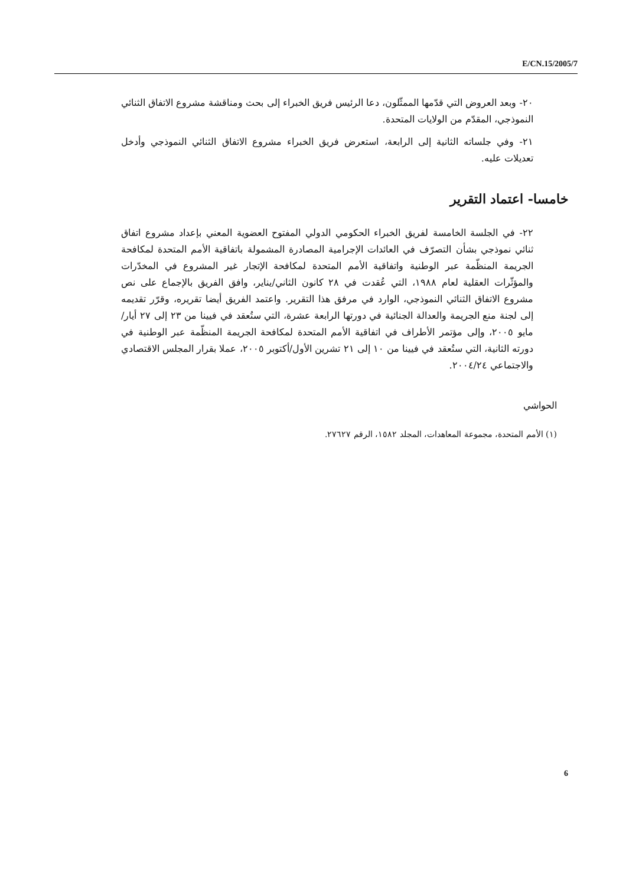E/CN.15/2005/7
٢٠- وبعد العروض التي قدّمها الممثّلون، دعا الرئيس فريق الخبراء إلى بحث ومناقشة مشروع الاتفاق الثنائي النموذجي، المقدّم من الولايات المتحدة.
٢١- وفي جلساته الثانية إلى الرابعة، استعرض فريق الخبراء مشروع الاتفاق الثنائي النموذجي وأدخل تعديلات عليه.
خامسا- اعتماد التقرير
٢٢- في الجلسة الخامسة لفريق الخبراء الحكومي الدولي المفتوح العضوية المعني بإعداد مشروع اتفاق ثنائي نموذجي بشأن التصرّف في العائدات الإجرامية المصادرة المشمولة باتفاقية الأمم المتحدة لمكافحة الجريمة المنظّمة عبر الوطنية واتفاقية الأمم المتحدة لمكافحة الإتجار غير المشروع في المخدّرات والمؤثّرات العقلية لعام ١٩٨٨، التي عُقدت في ٢٨ كانون الثاني/يناير، وافق الفريق بالإجماع على نص مشروع الاتفاق الثنائي النموذجي، الوارد في مرفق هذا التقرير. واعتمد الفريق أيضا تقريره، وقرّر تقديمه إلى لجنة منع الجريمة والعدالة الجنائية في دورتها الرابعة عشرة، التي ستُعقد في فيينا من ٢٣ إلى ٢٧ أيار/مايو ٢٠٠٥، وإلى مؤتمر الأطراف في اتفاقية الأمم المتحدة لمكافحة الجريمة المنظّمة عبر الوطنية في دورته الثانية، التي ستُعقد في فيينا من ١٠ إلى ٢١ تشرين الأول/أكتوبر ٢٠٠٥، عملا بقرار المجلس الاقتصادي والاجتماعي ٢٠٠٤/٢٤.
الحواشي
(١) الأمم المتحدة، مجموعة المعاهدات، المجلد ١٥٨٢، الرقم ٢٧٦٢٧.
6